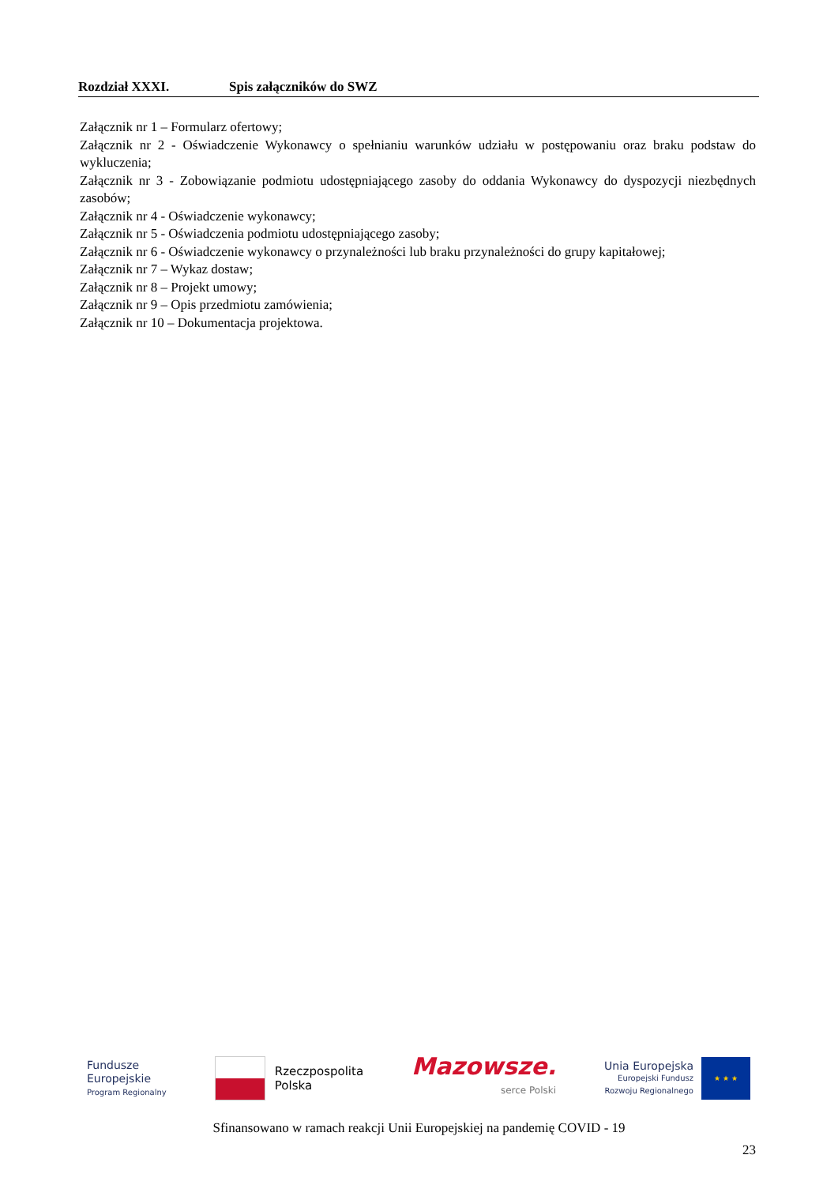Rozdział XXXI. Spis załączników do SWZ
Załącznik nr 1 – Formularz ofertowy;
Załącznik nr 2 - Oświadczenie Wykonawcy o spełnianiu warunków udziału w postępowaniu oraz braku podstaw do wykluczenia;
Załącznik nr 3 - Zobowiązanie podmiotu udostępniającego zasoby do oddania Wykonawcy do dyspozycji niezbędnych zasobów;
Załącznik nr 4 - Oświadczenie wykonawcy;
Załącznik nr 5 - Oświadczenia podmiotu udostępniającego zasoby;
Załącznik nr 6 - Oświadczenie wykonawcy o przynależności lub braku przynależności do grupy kapitałowej;
Załącznik nr 7 – Wykaz dostaw;
Załącznik nr 8 – Projekt umowy;
Załącznik nr 9 – Opis przedmiotu zamówienia;
Załącznik nr 10 – Dokumentacja projektowa.
Fundusze
Europejskie
Program Regionalny
Rzeczpospolita
Polska
Mazowsze.
serce Polski
Unia Europejska
Europejski Fundusz
Rozwoju Regionalnego
★ ★ ★
Sfinansowano w ramach reakcji Unii Europejskiej na pandemię COVID - 19
23